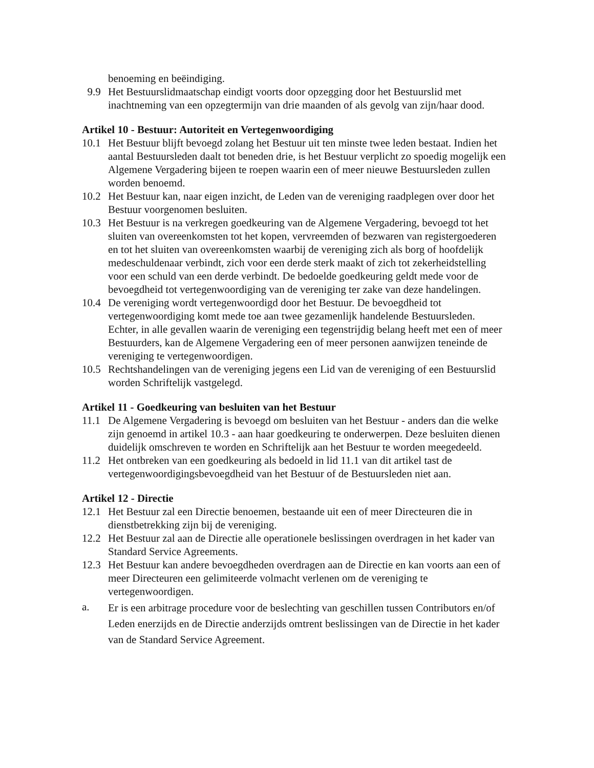benoeming en beëindiging.
9.9 Het Bestuurslidmaatschap eindigt voorts door opzegging door het Bestuurslid met inachtneming van een opzegtermijn van drie maanden of als gevolg van zijn/haar dood.
Artikel 10 - Bestuur: Autoriteit en Vertegenwoordiging
10.1 Het Bestuur blijft bevoegd zolang het Bestuur uit ten minste twee leden bestaat. Indien het aantal Bestuursleden daalt tot beneden drie, is het Bestuur verplicht zo spoedig mogelijk een Algemene Vergadering bijeen te roepen waarin een of meer nieuwe Bestuursleden zullen worden benoemd.
10.2 Het Bestuur kan, naar eigen inzicht, de Leden van de vereniging raadplegen over door het Bestuur voorgenomen besluiten.
10.3 Het Bestuur is na verkregen goedkeuring van de Algemene Vergadering, bevoegd tot het sluiten van overeenkomsten tot het kopen, vervreemden of bezwaren van registergoederen en tot het sluiten van overeenkomsten waarbij de vereniging zich als borg of hoofdelijk medeschuldenaar verbindt, zich voor een derde sterk maakt of zich tot zekerheidstelling voor een schuld van een derde verbindt. De bedoelde goedkeuring geldt mede voor de bevoegdheid tot vertegenwoordiging van de vereniging ter zake van deze handelingen.
10.4 De vereniging wordt vertegenwoordigd door het Bestuur. De bevoegdheid tot vertegenwoordiging komt mede toe aan twee gezamenlijk handelende Bestuursleden. Echter, in alle gevallen waarin de vereniging een tegenstrijdig belang heeft met een of meer Bestuurders, kan de Algemene Vergadering een of meer personen aanwijzen teneinde de vereniging te vertegenwoordigen.
10.5 Rechtshandelingen van de vereniging jegens een Lid van de vereniging of een Bestuurslid worden Schriftelijk vastgelegd.
Artikel 11 - Goedkeuring van besluiten van het Bestuur
11.1 De Algemene Vergadering is bevoegd om besluiten van het Bestuur - anders dan die welke zijn genoemd in artikel 10.3 - aan haar goedkeuring te onderwerpen. Deze besluiten dienen duidelijk omschreven te worden en Schriftelijk aan het Bestuur te worden meegedeeld.
11.2 Het ontbreken van een goedkeuring als bedoeld in lid 11.1 van dit artikel tast de vertegenwoordigingsbevoegdheid van het Bestuur of de Bestuursleden niet aan.
Artikel 12 - Directie
12.1 Het Bestuur zal een Directie benoemen, bestaande uit een of meer Directeuren die in dienstbetrekking zijn bij de vereniging.
12.2 Het Bestuur zal aan de Directie alle operationele beslissingen overdragen in het kader van Standard Service Agreements.
12.3 Het Bestuur kan andere bevoegdheden overdragen aan de Directie en kan voorts aan een of meer Directeuren een gelimiteerde volmacht verlenen om de vereniging te vertegenwoordigen.
a.
Er is een arbitrage procedure voor de beslechting van geschillen tussen Contributors en/of Leden enerzijds en de Directie anderzijds omtrent beslissingen van de Directie in het kader van de Standard Service Agreement.